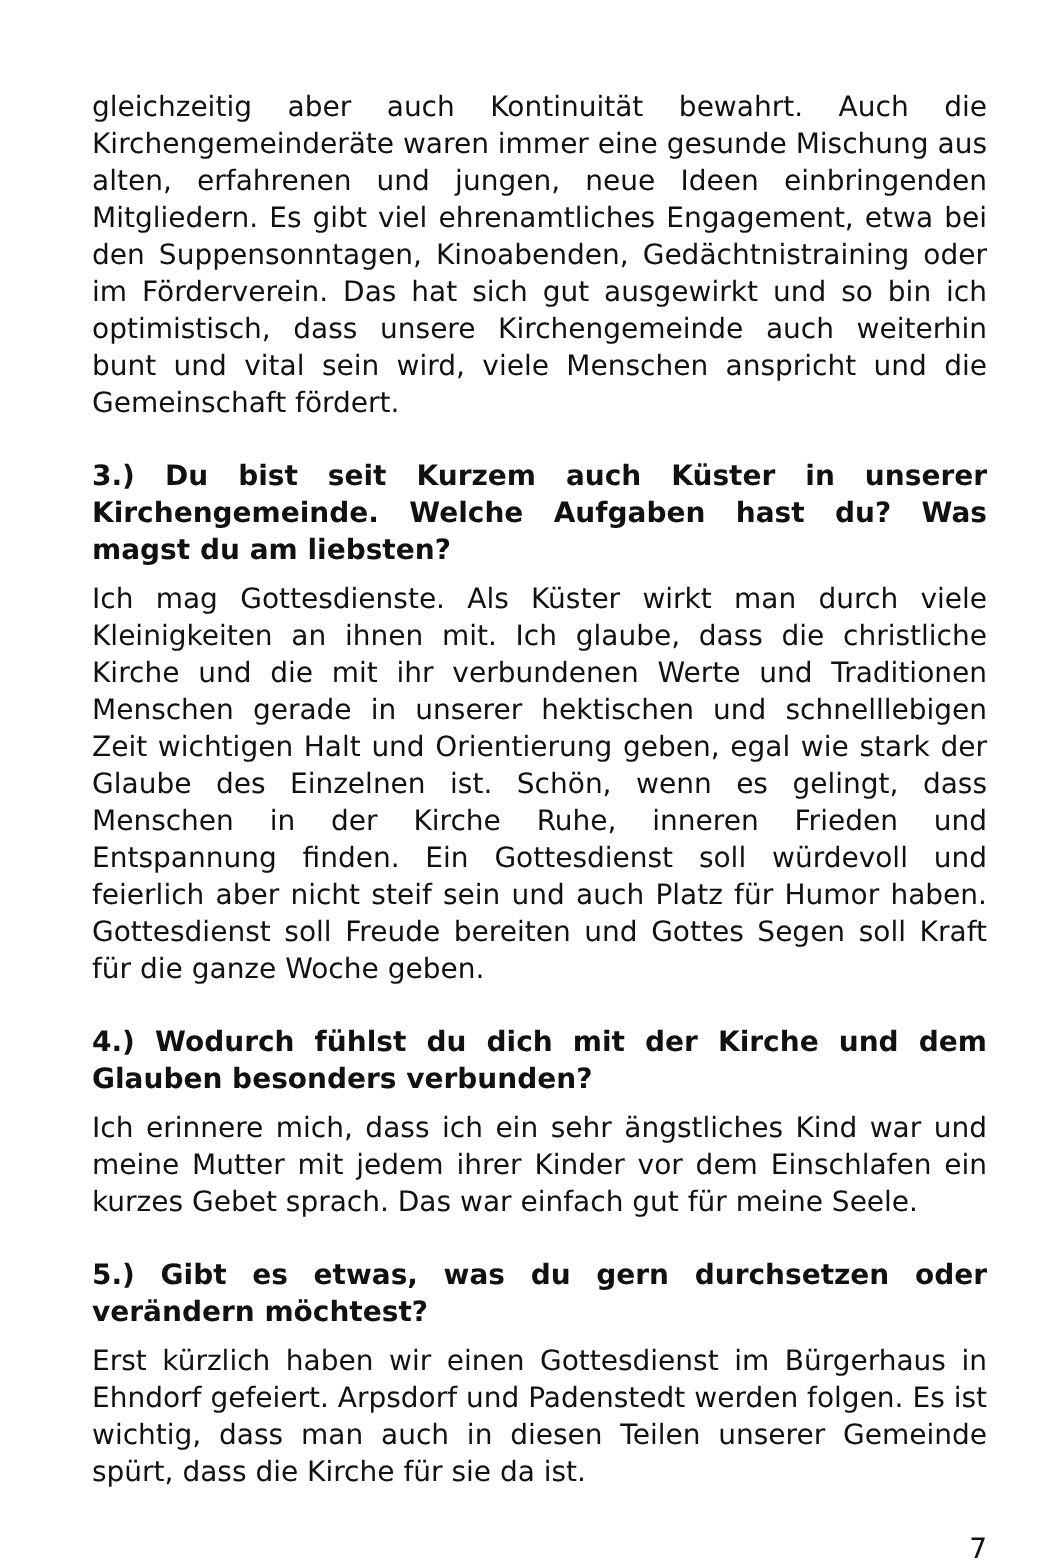gleichzeitig aber auch Kontinuität bewahrt. Auch die Kirchengemeinderäte waren immer eine gesunde Mischung aus alten, erfahrenen und jungen, neue Ideen einbringenden Mitgliedern. Es gibt viel ehrenamtliches Engagement, etwa bei den Suppensonntagen, Kinoabenden, Gedächtnistraining oder im Förderverein. Das hat sich gut ausgewirkt und so bin ich optimistisch, dass unsere Kirchengemeinde auch weiterhin bunt und vital sein wird, viele Menschen anspricht und die Gemeinschaft fördert.
3.) Du bist seit Kurzem auch Küster in unserer Kirchengemeinde. Welche Aufgaben hast du? Was magst du am liebsten?
Ich mag Gottesdienste. Als Küster wirkt man durch viele Kleinigkeiten an ihnen mit. Ich glaube, dass die christliche Kirche und die mit ihr verbundenen Werte und Traditionen Menschen gerade in unserer hektischen und schnelllebigen Zeit wichtigen Halt und Orientierung geben, egal wie stark der Glaube des Einzelnen ist. Schön, wenn es gelingt, dass Menschen in der Kirche Ruhe, inneren Frieden und Entspannung finden. Ein Gottesdienst soll würdevoll und feierlich aber nicht steif sein und auch Platz für Humor haben. Gottesdienst soll Freude bereiten und Gottes Segen soll Kraft für die ganze Woche geben.
4.) Wodurch fühlst du dich mit der Kirche und dem Glauben besonders verbunden?
Ich erinnere mich, dass ich ein sehr ängstliches Kind war und meine Mutter mit jedem ihrer Kinder vor dem Einschlafen ein kurzes Gebet sprach. Das war einfach gut für meine Seele.
5.) Gibt es etwas, was du gern durchsetzen oder verändern möchtest?
Erst kürzlich haben wir einen Gottesdienst im Bürgerhaus in Ehndorf gefeiert. Arpsdorf und Padenstedt werden folgen. Es ist wichtig, dass man auch in diesen Teilen unserer Gemeinde spürt, dass die Kirche für sie da ist.
7